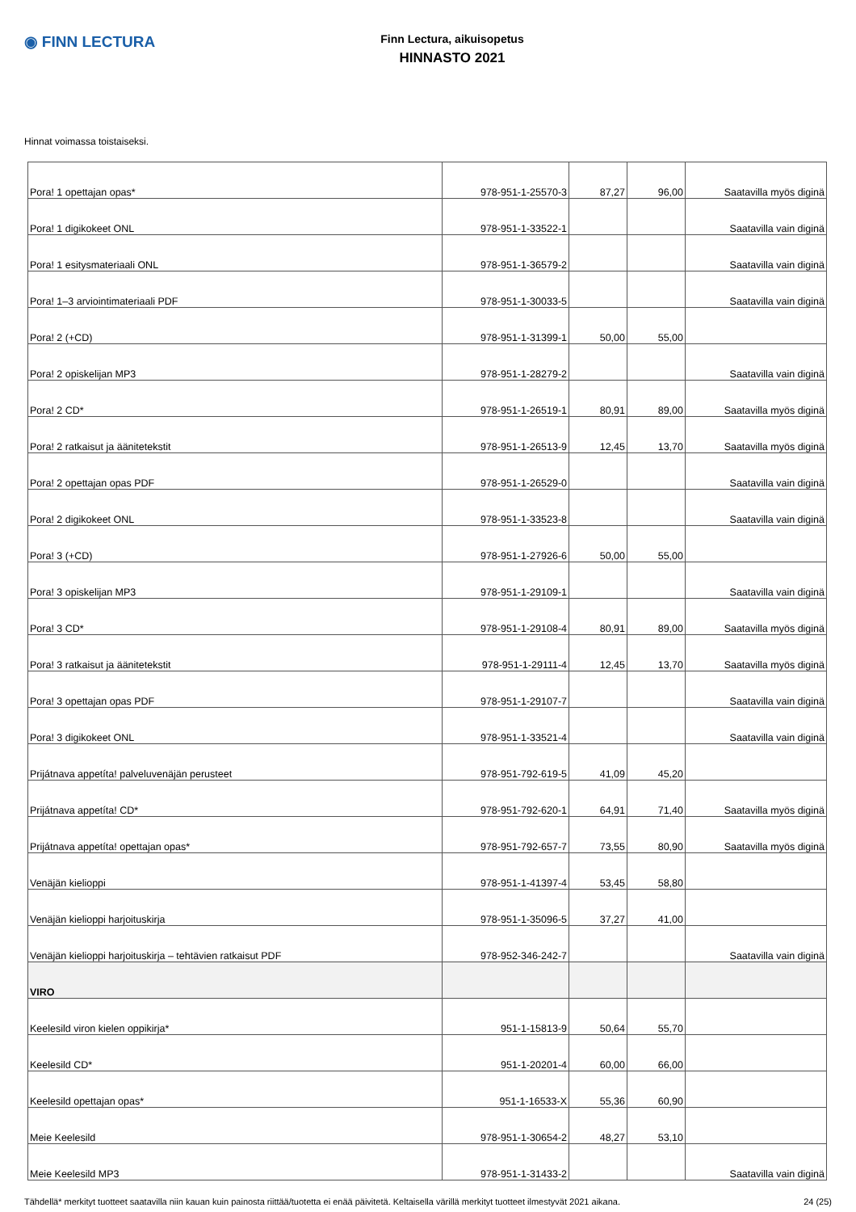◉ FINN LECTURA
Finn Lectura, aikuisopetus
HINNASTO 2021
Hinnat voimassa toistaiseksi.
| Pora! 1 opettajan opas* | 978-951-1-25570-3 | 87,27 | 96,00 | Saatavilla myös diginä |
| Pora! 1 digikokeet ONL | 978-951-1-33522-1 | | | Saatavilla vain diginä |
| Pora! 1 esitysmateriaali ONL | 978-951-1-36579-2 | | | Saatavilla vain diginä |
| Pora! 1–3 arviointimateriaali PDF | 978-951-1-30033-5 | | | Saatavilla vain diginä |
| Pora! 2 (+CD) | 978-951-1-31399-1 | 50,00 | 55,00 | |
| Pora! 2 opiskelijan MP3 | 978-951-1-28279-2 | | | Saatavilla vain diginä |
| Pora! 2 CD* | 978-951-1-26519-1 | 80,91 | 89,00 | Saatavilla myös diginä |
| Pora! 2 ratkaisut ja äänitetekstit | 978-951-1-26513-9 | 12,45 | 13,70 | Saatavilla myös diginä |
| Pora! 2 opettajan opas PDF | 978-951-1-26529-0 | | | Saatavilla vain diginä |
| Pora! 2 digikokeet ONL | 978-951-1-33523-8 | | | Saatavilla vain diginä |
| Pora! 3 (+CD) | 978-951-1-27926-6 | 50,00 | 55,00 | |
| Pora! 3 opiskelijan MP3 | 978-951-1-29109-1 | | | Saatavilla vain diginä |
| Pora! 3 CD* | 978-951-1-29108-4 | 80,91 | 89,00 | Saatavilla myös diginä |
| Pora! 3 ratkaisut ja äänitetekstit | 978-951-1-29111-4 | 12,45 | 13,70 | Saatavilla myös diginä |
| Pora! 3 opettajan opas PDF | 978-951-1-29107-7 | | | Saatavilla vain diginä |
| Pora! 3 digikokeet ONL | 978-951-1-33521-4 | | | Saatavilla vain diginä |
| Prijátnava appetíta! palveluvenäjän perusteet | 978-951-792-619-5 | 41,09 | 45,20 | |
| Prijátnava appetíta! CD* | 978-951-792-620-1 | 64,91 | 71,40 | Saatavilla myös diginä |
| Prijátnava appetíta! opettajan opas* | 978-951-792-657-7 | 73,55 | 80,90 | Saatavilla myös diginä |
| Venäjän kielioppi | 978-951-1-41397-4 | 53,45 | 58,80 | |
| Venäjän kielioppi harjoituskirja | 978-951-1-35096-5 | 37,27 | 41,00 | |
| Venäjän kielioppi harjoituskirja – tehtävien ratkaisut PDF | 978-952-346-242-7 | | | Saatavilla vain diginä |
| VIRO | | | | |
| Keelesild viron kielen oppikirja* | 951-1-15813-9 | 50,64 | 55,70 | |
| Keelesild CD* | 951-1-20201-4 | 60,00 | 66,00 | |
| Keelesild opettajan opas* | 951-1-16533-X | 55,36 | 60,90 | |
| Meie Keelesild | 978-951-1-30654-2 | 48,27 | 53,10 | |
| Meie Keelesild MP3 | 978-951-1-31433-2 | | | Saatavilla vain diginä |
Tähdellä* merkityt tuotteet saatavilla niin kauan kuin painosta riittää/tuotetta ei enää päivitetä. Keltaisella värillä merkityt tuotteet ilmestyvät 2021 aikana. 24 (25)